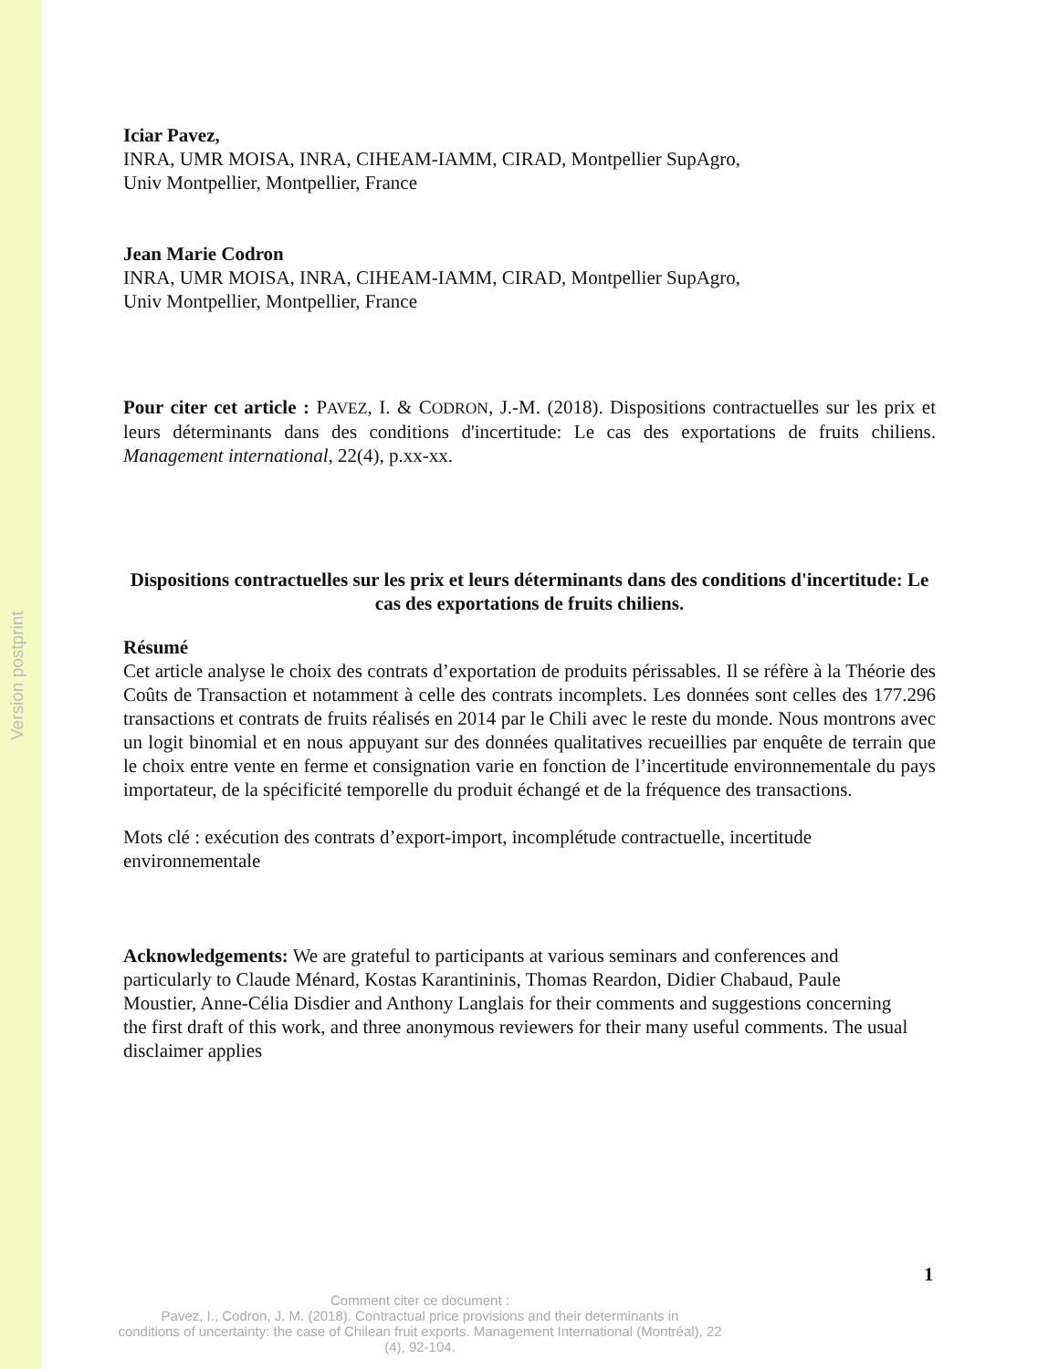Version postprint
Iciar Pavez,
INRA, UMR MOISA, INRA, CIHEAM-IAMM, CIRAD, Montpellier SupAgro,
Univ Montpellier, Montpellier, France
Jean Marie Codron
INRA, UMR MOISA, INRA, CIHEAM-IAMM, CIRAD, Montpellier SupAgro,
Univ Montpellier, Montpellier, France
Pour citer cet article : PAVEZ, I. & CODRON, J.-M. (2018). Dispositions contractuelles sur les prix et leurs déterminants dans des conditions d'incertitude: Le cas des exportations de fruits chiliens. Management international, 22(4), p.xx-xx.
Dispositions contractuelles sur les prix et leurs déterminants dans des conditions d'incertitude: Le cas des exportations de fruits chiliens.
Résumé
Cet article analyse le choix des contrats d’exportation de produits périssables. Il se réfère à la Théorie des Coûts de Transaction et notamment à celle des contrats incomplets. Les données sont celles des 177.296 transactions et contrats de fruits réalisés en 2014 par le Chili avec le reste du monde. Nous montrons avec un logit binomial et en nous appuyant sur des données qualitatives recueillies par enquête de terrain que le choix entre vente en ferme et consignation varie en fonction de l’incertitude environnementale du pays importateur, de la spécificité temporelle du produit échangé et de la fréquence des transactions.
Mots clé : exécution des contrats d’export-import, incomplétude contractuelle, incertitude environnementale
Acknowledgements: We are grateful to participants at various seminars and conferences and particularly to Claude Ménard, Kostas Karantininis, Thomas Reardon, Didier Chabaud, Paule Moustier, Anne-Célia Disdier and Anthony Langlais for their comments and suggestions concerning the first draft of this work, and three anonymous reviewers for their many useful comments. The usual disclaimer applies
1
Comment citer ce document :
Pavez, I., Codron, J. M. (2018). Contractual price provisions and their determinants in
conditions of uncertainty: the case of Chilean fruit exports. Management International (Montréal), 22
(4), 92-104.